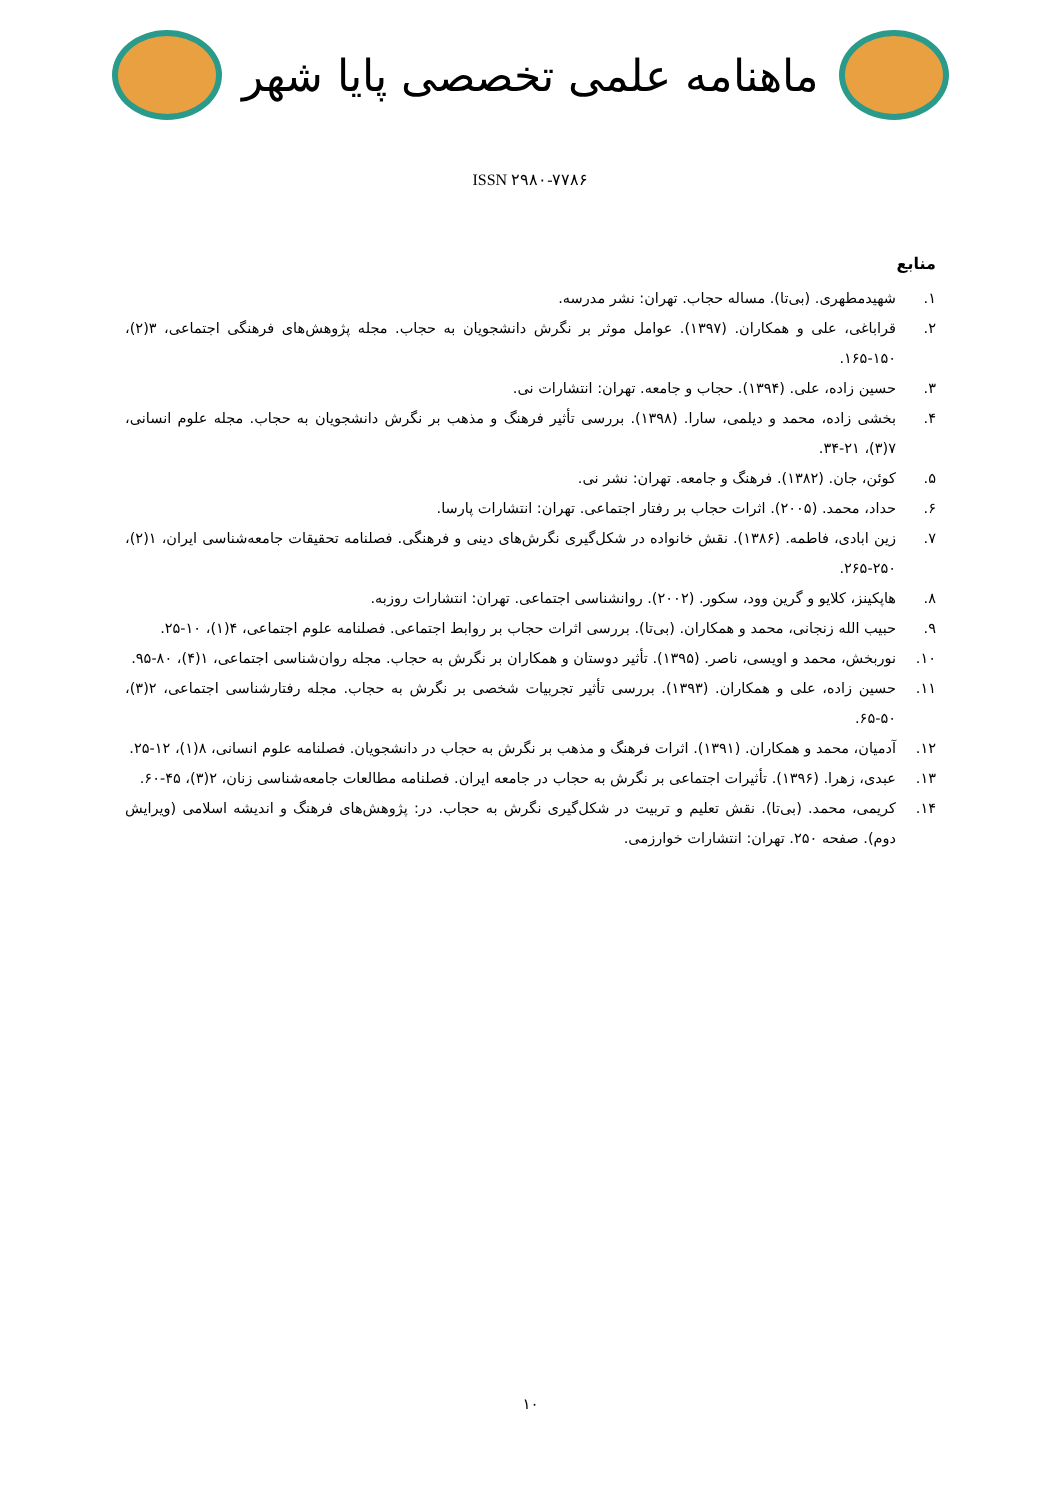ماهنامه علمی تخصصی پایا شهر
ISSN ۲۹۸۰-۷۷۸۶
منابع
۱. شهیدمطهری. (بی‌تا). مساله حجاب. تهران: نشر مدرسه.
۲. قراباغی، علی و همکاران. (۱۳۹۷). عوامل موثر بر نگرش دانشجویان به حجاب. مجله پژوهش‌های فرهنگی اجتماعی، ۳(۲)، ۱۵۰-۱۶۵.
۳. حسین زاده، علی. (۱۳۹۴). حجاب و جامعه. تهران: انتشارات نی.
۴. بخشی زاده، محمد و دیلمی، سارا. (۱۳۹۸). بررسی تأثیر فرهنگ و مذهب بر نگرش دانشجویان به حجاب. مجله علوم انسانی، ۷(۳)، ۲۱-۳۴.
۵. کوئن، جان. (۱۳۸۲). فرهنگ و جامعه. تهران: نشر نی.
۶. حداد، محمد. (۲۰۰۵). اثرات حجاب بر رفتار اجتماعی. تهران: انتشارات پارسا.
۷. زین ابادی، فاطمه. (۱۳۸۶). نقش خانواده در شکل‌گیری نگرش‌های دینی و فرهنگی. فصلنامه تحقیقات جامعه‌شناسی ایران، ۱(۲)، ۲۵۰-۲۶۵.
۸. هاپکینز، کلایو و گرین وود، سکور. (۲۰۰۲). روانشناسی اجتماعی. تهران: انتشارات روزبه.
۹. حبیب الله زنجانی، محمد و همکاران. (بی‌تا). بررسی اثرات حجاب بر روابط اجتماعی. فصلنامه علوم اجتماعی، ۴(۱)، ۱۰-۲۵.
۱۰. نوربخش، محمد و اویسی، ناصر. (۱۳۹۵). تأثیر دوستان و همکاران بر نگرش به حجاب. مجله روان‌شناسی اجتماعی، ۱(۴)، ۸۰-۹۵.
۱۱. حسین زاده، علی و همکاران. (۱۳۹۳). بررسی تأثیر تجربیات شخصی بر نگرش به حجاب. مجله رفتارشناسی اجتماعی، ۲(۳)، ۵۰-۶۵.
۱۲. آدمیان، محمد و همکاران. (۱۳۹۱). اثرات فرهنگ و مذهب بر نگرش به حجاب در دانشجویان. فصلنامه علوم انسانی، ۸(۱)، ۱۲-۲۵.
۱۳. عبدی، زهرا. (۱۳۹۶). تأثیرات اجتماعی بر نگرش به حجاب در جامعه ایران. فصلنامه مطالعات جامعه‌شناسی زنان، ۲(۳)، ۴۵-۶۰.
۱۴. کریمی، محمد. (بی‌تا). نقش تعلیم و تربیت در شکل‌گیری نگرش به حجاب. در: پژوهش‌های فرهنگ و اندیشه اسلامی (ویرایش دوم). صفحه ۲۵۰. تهران: انتشارات خوارزمی.
۱۰